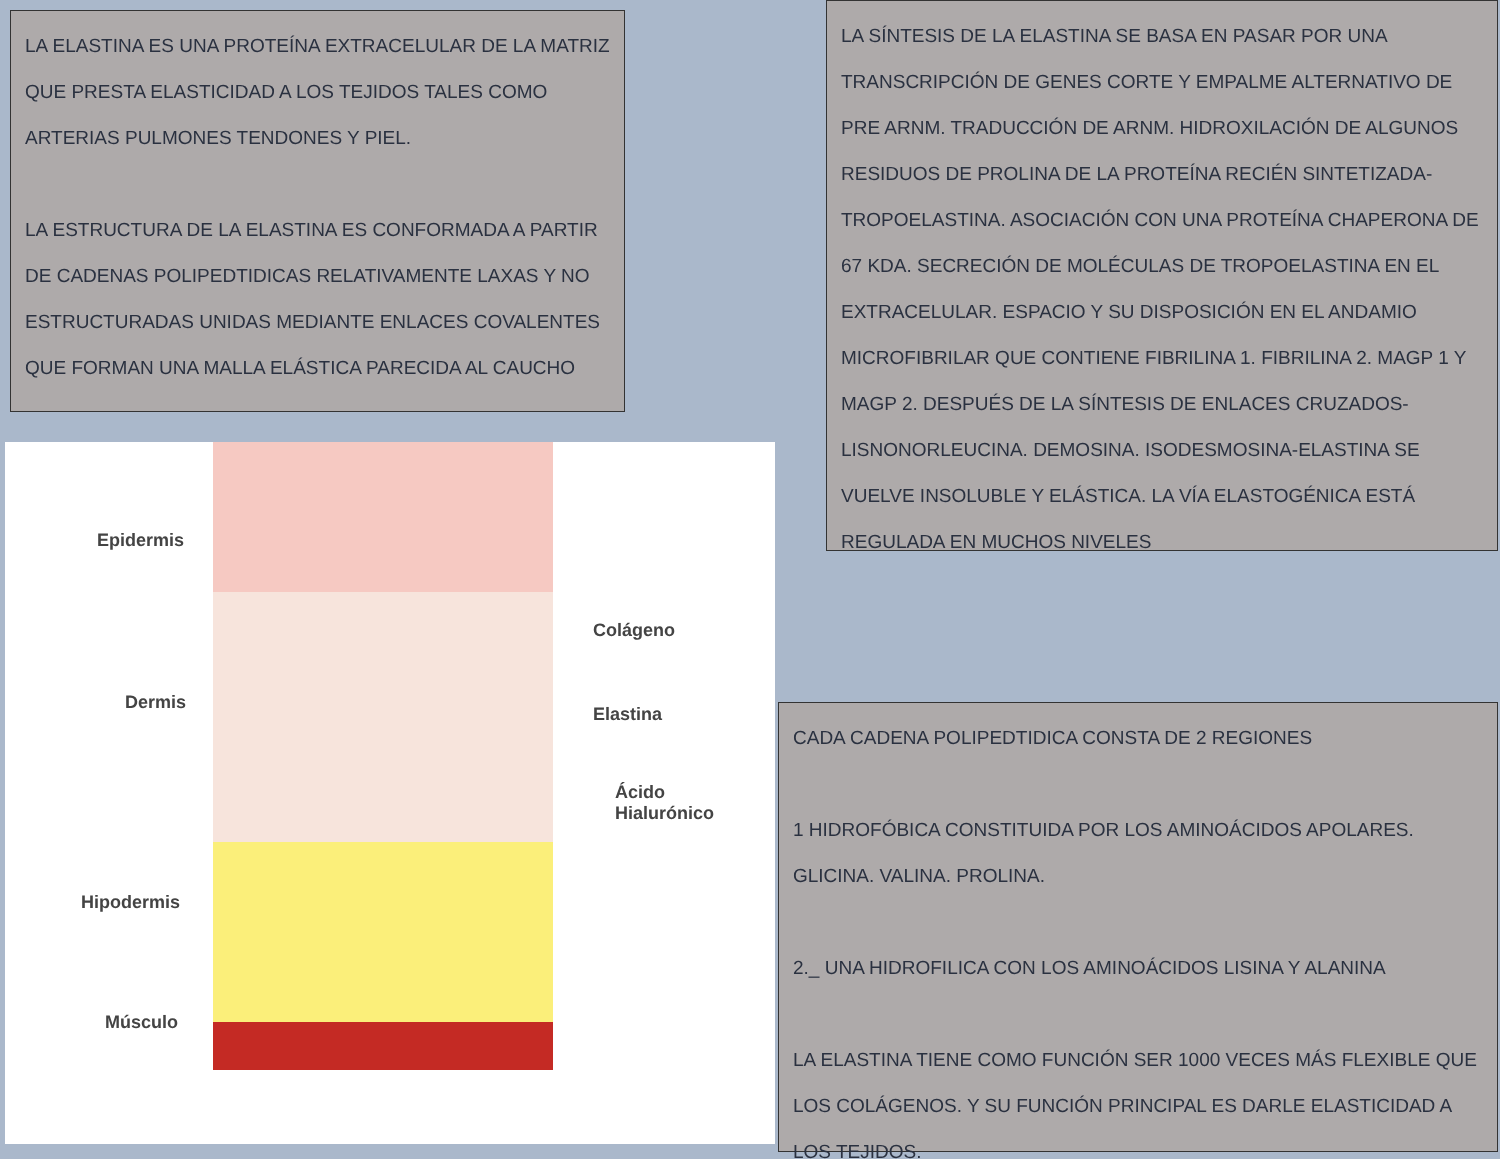LA ELASTINA ES UNA PROTEÍNA EXTRACELULAR DE LA MATRIZ QUE PRESTA ELASTICIDAD A LOS TEJIDOS TALES COMO ARTERIAS PULMONES TENDONES Y PIEL.
LA ESTRUCTURA DE LA ELASTINA ES CONFORMADA A PARTIR DE CADENAS POLIPEDTIDICAS RELATIVAMENTE LAXAS Y NO ESTRUCTURADAS UNIDAS MEDIANTE ENLACES COVALENTES QUE FORMAN UNA MALLA ELÁSTICA PARECIDA AL CAUCHO
LA SÍNTESIS DE LA ELASTINA SE BASA EN PASAR POR UNA TRANSCRIPCIÓN DE GENES CORTE Y EMPALME ALTERNATIVO DE PRE ARNM. TRADUCCIÓN DE ARNM. HIDROXILACIÓN DE ALGUNOS RESIDUOS DE PROLINA DE LA PROTEÍNA RECIÉN SINTETIZADA- TROPOELASTINA. ASOCIACIÓN CON UNA PROTEÍNA CHAPERONA DE 67 KDA. SECRECIÓN DE MOLÉCULAS DE TROPOELASTINA EN EL EXTRACELULAR. ESPACIO Y SU DISPOSICIÓN EN EL ANDAMIO MICROFIBRILAR QUE CONTIENE FIBRILINA 1. FIBRILINA 2. MAGP 1 Y MAGP 2. DESPUÉS DE LA SÍNTESIS DE ENLACES CRUZADOS- LISNONORLEUCINA. DEMOSINA. ISODESMOSINA-ELASTINA SE VUELVE INSOLUBLE Y ELÁSTICA. LA VÍA ELASTOGÉNICA ESTÁ REGULADA EN MUCHOS NIVELES
Epidermis
Dermis
Hipodermis
Músculo
Colágeno
Elastina
Ácido
Hialurónico
CADA CADENA POLIPEDTIDICA CONSTA DE 2 REGIONES
1 HIDROFÓBICA CONSTITUIDA POR LOS AMINOÁCIDOS APOLARES. GLICINA. VALINA. PROLINA.
2._ UNA HIDROFILICA CON LOS AMINOÁCIDOS LISINA Y ALANINA
LA ELASTINA TIENE COMO FUNCIÓN SER 1000 VECES MÁS FLEXIBLE QUE LOS COLÁGENOS. Y SU FUNCIÓN PRINCIPAL ES DARLE ELASTICIDAD A LOS TEJIDOS.